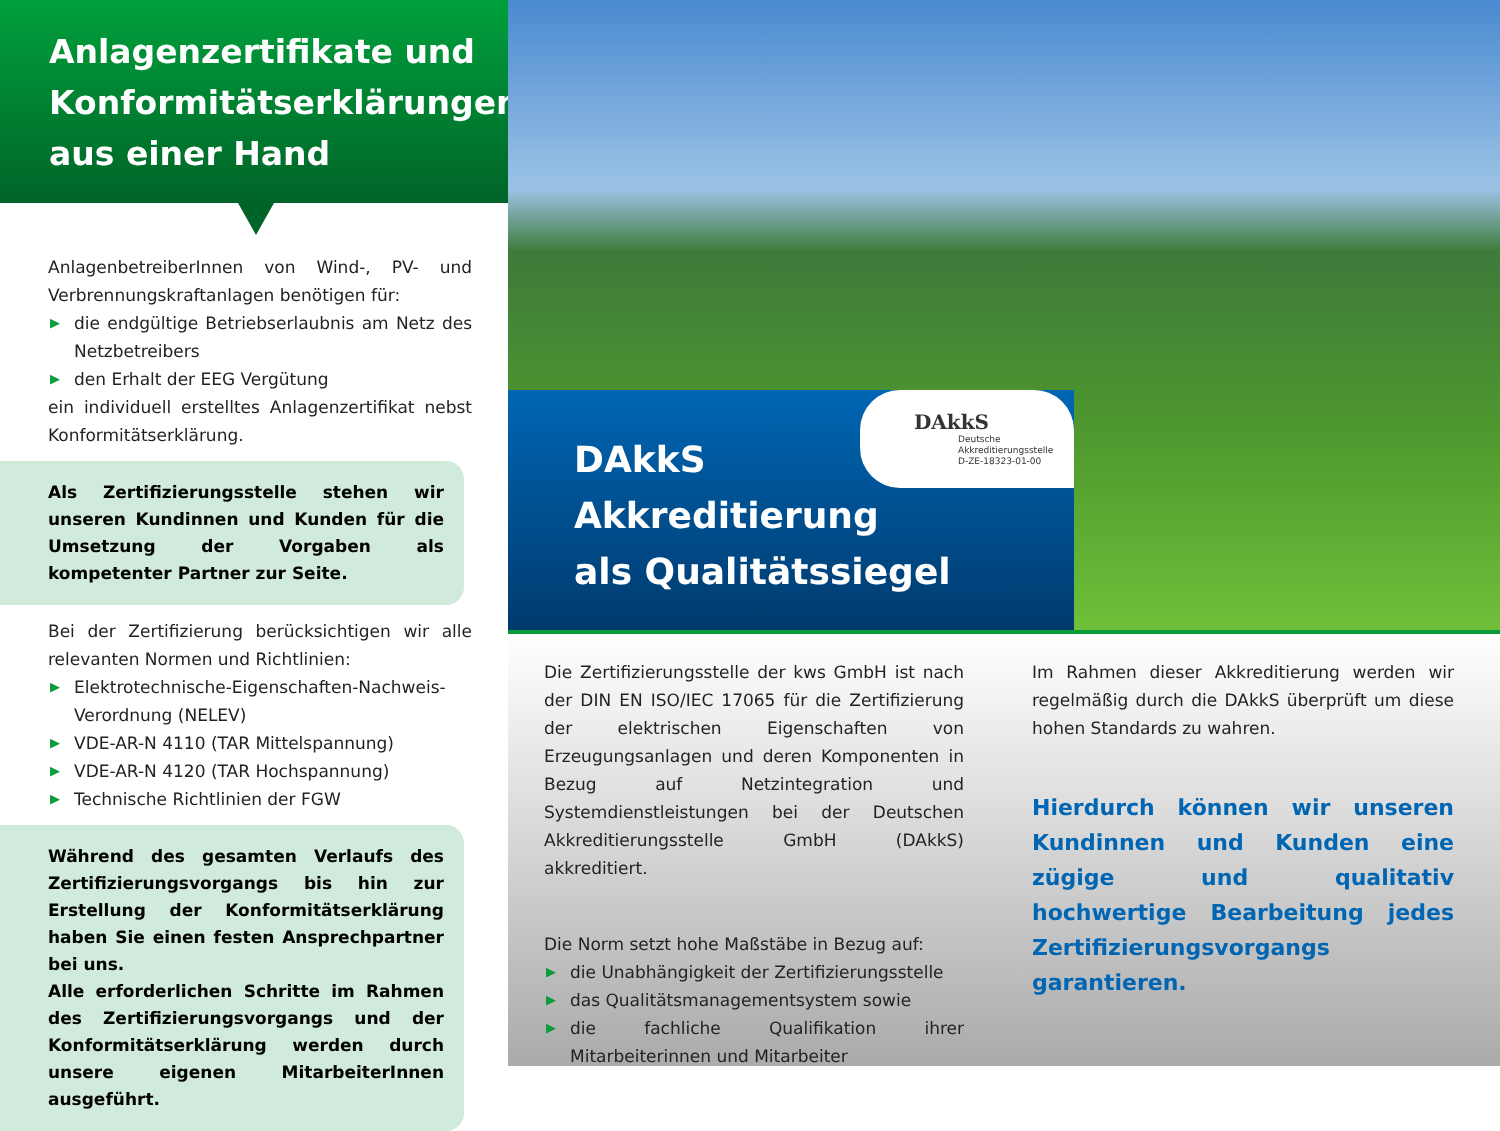Anlagenzertifikate und Konformitätserklärungen aus einer Hand
AnlagenbetreiberInnen von Wind-, PV- und Verbrennungskraftanlagen benötigen für:
▶ die endgültige Betriebserlaubnis am Netz des Netzbetreibers
▶ den Erhalt der EEG Vergütung
ein individuell erstelltes Anlagenzertifikat nebst Konformitätserklärung.
Als Zertifizierungsstelle stehen wir unseren Kundinnen und Kunden für die Umsetzung der Vorgaben als kompetenter Partner zur Seite.
Bei der Zertifizierung berücksichtigen wir alle relevanten Normen und Richtlinien:
▶ Elektrotechnische-Eigenschaften-Nachweis-Verordnung (NELEV)
▶ VDE-AR-N 4110 (TAR Mittelspannung)
▶ VDE-AR-N 4120 (TAR Hochspannung)
▶ Technische Richtlinien der FGW
Während des gesamten Verlaufs des Zertifizierungsvorgangs bis hin zur Erstellung der Konformitätserklärung haben Sie einen festen Ansprechpartner bei uns.
Alle erforderlichen Schritte im Rahmen des Zertifizierungsvorgangs und der Konformitätserklärung werden durch unsere eigenen MitarbeiterInnen ausgeführt.
DAkkS
Deutsche
Akkreditierungsstelle
D-ZE-18323-01-00
DAkkS
Akkreditierung
als Qualitätssiegel
Die Zertifizierungsstelle der kws GmbH ist nach der DIN EN ISO/IEC 17065 für die Zertifizierung der elektrischen Eigenschaften von Erzeugungsanlagen und deren Komponenten in Bezug auf Netzintegration und Systemdienstleistungen bei der Deutschen Akkreditierungsstelle GmbH (DAkkS) akkreditiert.
Die Norm setzt hohe Maßstäbe in Bezug auf:
▶ die Unabhängigkeit der Zertifizierungsstelle
▶ das Qualitätsmanagementsystem sowie
▶ die fachliche Qualifikation ihrer Mitarbeiterinnen und Mitarbeiter
Im Rahmen dieser Akkreditierung werden wir regelmäßig durch die DAkkS überprüft um diese hohen Standards zu wahren.
Hierdurch können wir unseren Kundinnen und Kunden eine zügige und qualitativ hochwertige Bearbeitung jedes Zertifizierungsvorgangs garantieren.